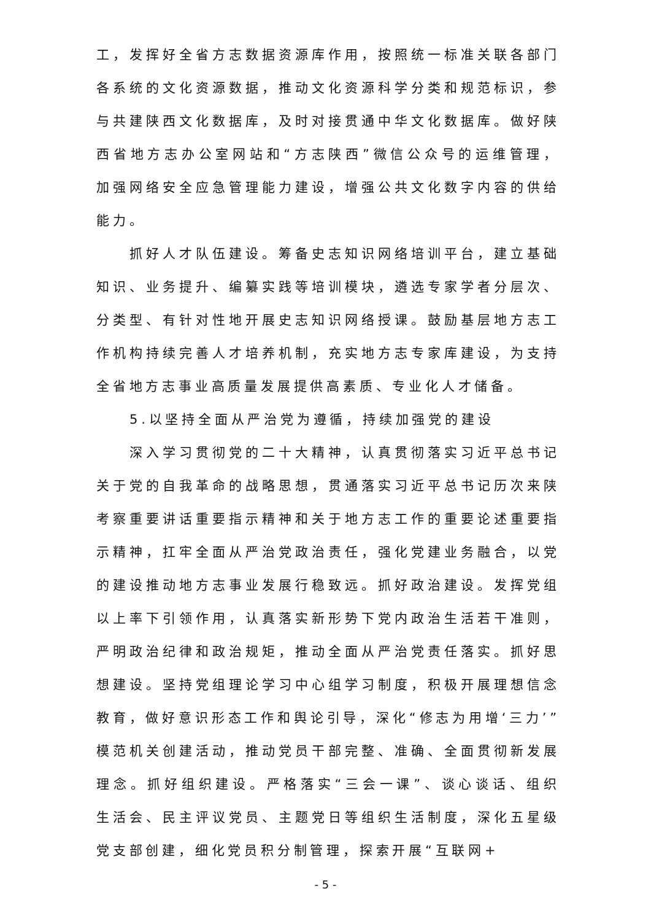工，发挥好全省方志数据资源库作用，按照统一标准关联各部门各系统的文化资源数据，推动文化资源科学分类和规范标识，参与共建陕西文化数据库，及时对接贯通中华文化数据库。做好陕西省地方志办公室网站和“方志陕西”微信公众号的运维管理，加强网络安全应急管理能力建设，增强公共文化数字内容的供给能力。
抓好人才队伍建设。筹备史志知识网络培训平台，建立基础知识、业务提升、编纂实践等培训模块，遴选专家学者分层次、分类型、有针对性地开展史志知识网络授课。鼓励基层地方志工作机构持续完善人才培养机制，充实地方志专家库建设，为支持全省地方志事业高质量发展提供高素质、专业化人才储备。
5.以坚持全面从严治党为遵循，持续加强党的建设
深入学习贯彻党的二十大精神，认真贯彻落实习近平总书记关于党的自我革命的战略思想，贯通落实习近平总书记历次来陕考察重要讲话重要指示精神和关于地方志工作的重要论述重要指示精神，扛牢全面从严治党政治责任，强化党建业务融合，以党的建设推动地方志事业发展行稳致远。抓好政治建设。发挥党组以上率下引领作用，认真落实新形势下党内政治生活若干准则，严明政治纪律和政治规矩，推动全面从严治党责任落实。抓好思想建设。坚持党组理论学习中心组学习制度，积极开展理想信念教育，做好意识形态工作和舆论引导，深化“修志为用增‘三力’”模范机关创建活动，推动党员干部完整、准确、全面贯彻新发展理念。抓好组织建设。严格落实“三会一课”、谈心谈话、组织生活会、民主评议党员、主题党日等组织生活制度，深化五星级党支部创建，细化党员积分制管理，探索开展“互联网+
- 5 -